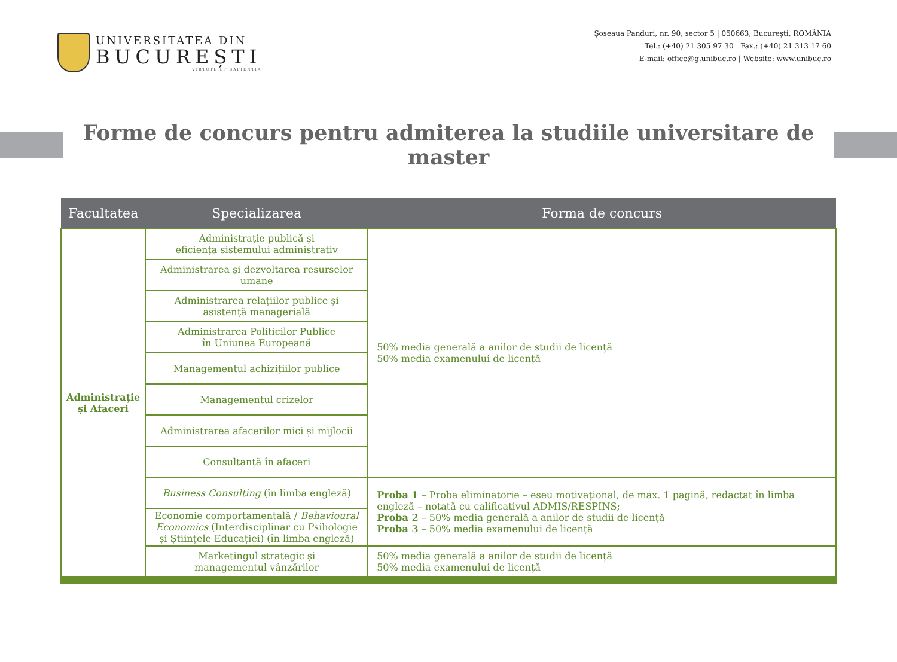UNIVERSITATEA DIN
BUCUREȘTI
VIRTUTE ET SAPIENTIA
Șoseaua Panduri, nr. 90, sector 5 | 050663, București, ROMÂNIA
Tel.: (+40) 21 305 97 30 | Fax.: (+40) 21 313 17 60
E-mail: office@g.unibuc.ro | Website: www.unibuc.ro
Forme de concurs pentru admiterea la studiile universitare de master
| Facultatea | Specializarea | Forma de concurs |
| --- | --- | --- |
| Administrație și Afaceri | Administrație publică și eficiența sistemului administrativ | 50% media generală a anilor de studii de licență 50% media examenului de licență |
| | Administrarea și dezvoltarea resurselor umane | |
| | Administrarea relațiilor publice și asistență managerială | |
| | Administrarea Politicilor Publice în Uniunea Europeană | |
| | Managementul achizițiilor publice | |
| | Managementul crizelor | |
| | Administrarea afacerilor mici și mijlocii | |
| | Consultanță în afaceri | |
| | Business Consulting (în limba engleză) | Proba 1 – Proba eliminatorie – eseu motivațional, de max. 1 pagină, redactat în limba engleză – notată cu calificativul ADMIS/RESPINS; Proba 2 – 50% media generală a anilor de studii de licență Proba 3 – 50% media examenului de licență |
| | Economie comportamentală / Behavioural Economics (Interdisciplinar cu Psihologie și Științele Educației) (în limba engleză) | |
| | Marketingul strategic și managementul vânzărilor | 50% media generală a anilor de studii de licență 50% media examenului de licență |